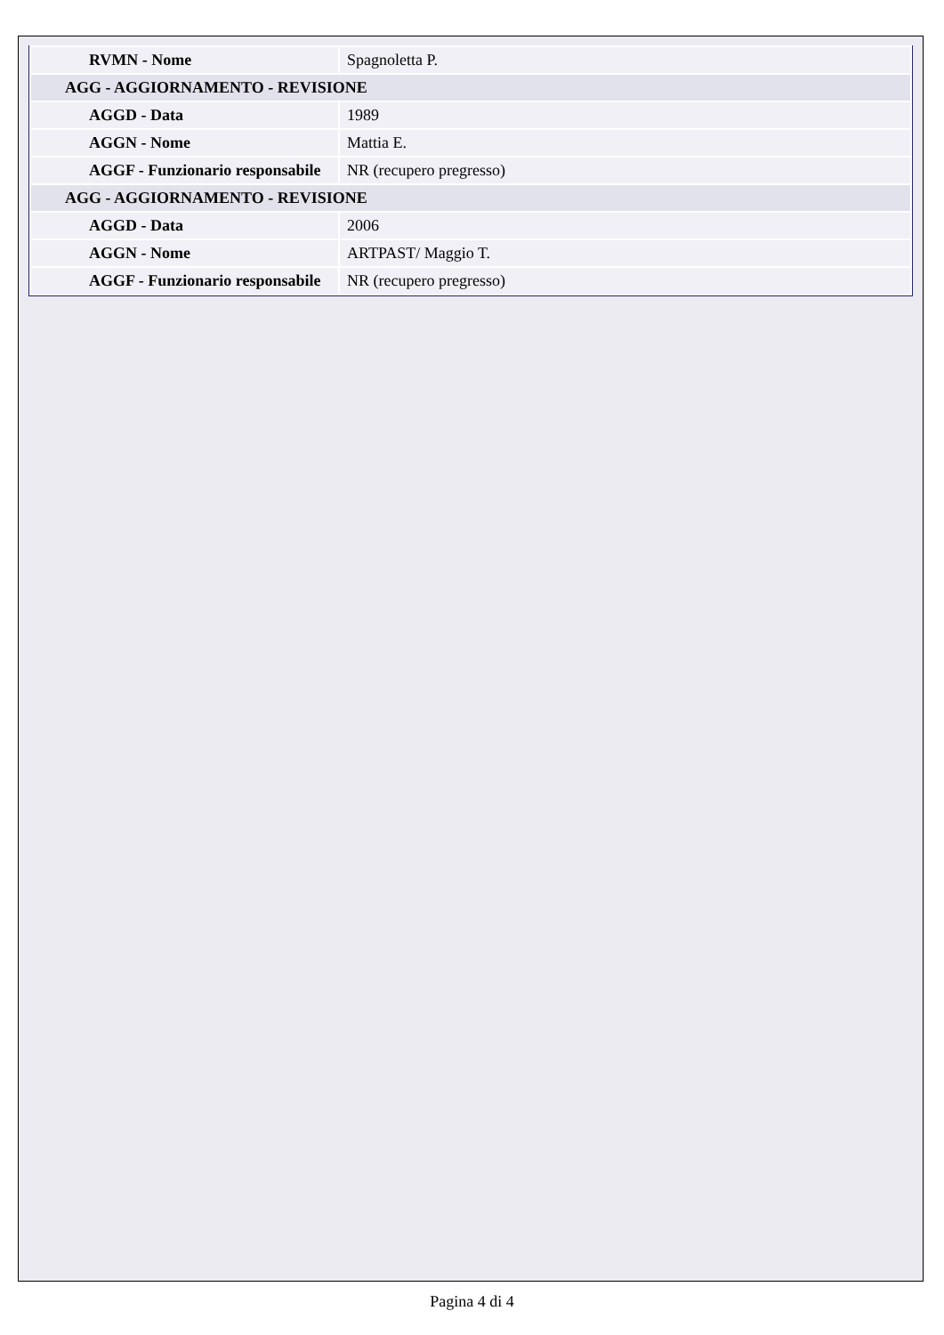| RVMN - Nome | Spagnoletta P. |
| AGG - AGGIORNAMENTO - REVISIONE | |
| AGGD - Data | 1989 |
| AGGN - Nome | Mattia E. |
| AGGF - Funzionario responsabile | NR (recupero pregresso) |
| AGG - AGGIORNAMENTO - REVISIONE | |
| AGGD - Data | 2006 |
| AGGN - Nome | ARTPAST/ Maggio T. |
| AGGF - Funzionario responsabile | NR (recupero pregresso) |
Pagina 4 di 4